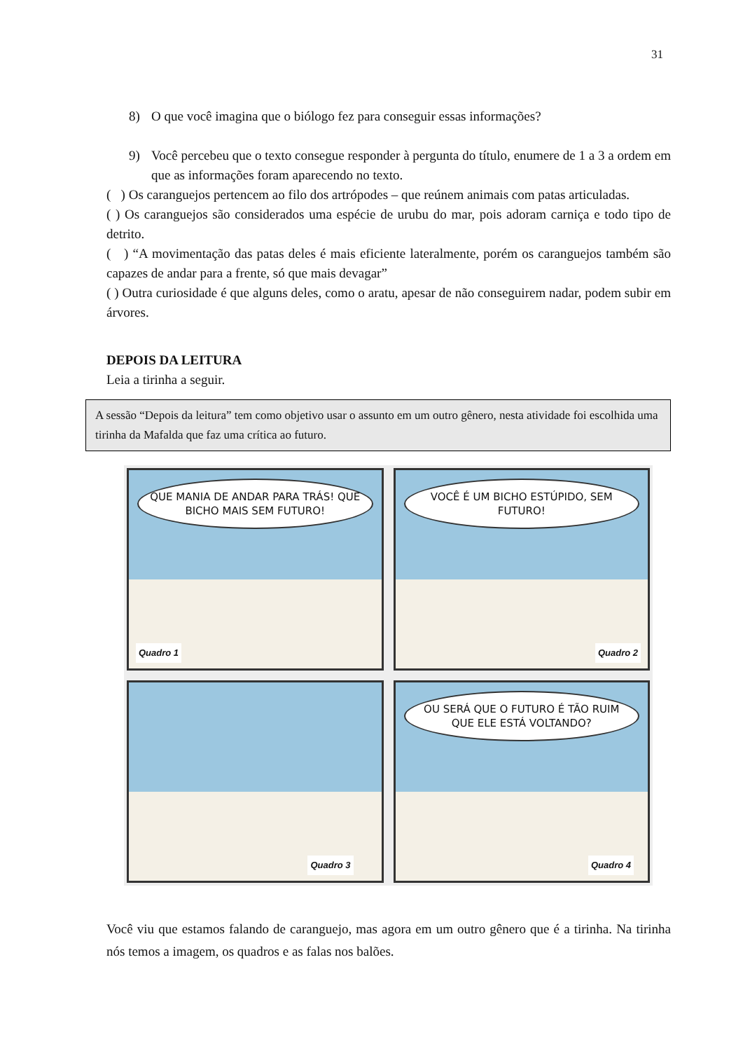31
8) O que você imagina que o biólogo fez para conseguir essas informações?
9) Você percebeu que o texto consegue responder à pergunta do título, enumere de 1 a 3 a ordem em que as informações foram aparecendo no texto.
( ) Os caranguejos pertencem ao filo dos artrópodes – que reúnem animais com patas articuladas.
( ) Os caranguejos são considerados uma espécie de urubu do mar, pois adoram carniça e todo tipo de detrito.
( ) “A movimentação das patas deles é mais eficiente lateralmente, porém os caranguejos também são capazes de andar para a frente, só que mais devagar”
( ) Outra curiosidade é que alguns deles, como o aratu, apesar de não conseguirem nadar, podem subir em árvores.
DEPOIS DA LEITURA
Leia a tirinha a seguir.
A sessão “Depois da leitura” tem como objetivo usar o assunto em um outro gênero, nesta atividade foi escolhida uma tirinha da Mafalda que faz uma crítica ao futuro.
QUE MANIA DE ANDAR PARA TRÁS! QUE BICHO MAIS SEM FUTURO!
Quadro 1
VOCÊ É UM BICHO ESTÚPIDO, SEM FUTURO!
Quadro 2
Quadro 3
OU SERÁ QUE O FUTURO É TÃO RUIM QUE ELE ESTÁ VOLTANDO?
Quadro 4
Você viu que estamos falando de caranguejo, mas agora em um outro gênero que é a tirinha. Na tirinha nós temos a imagem, os quadros e as falas nos balões.